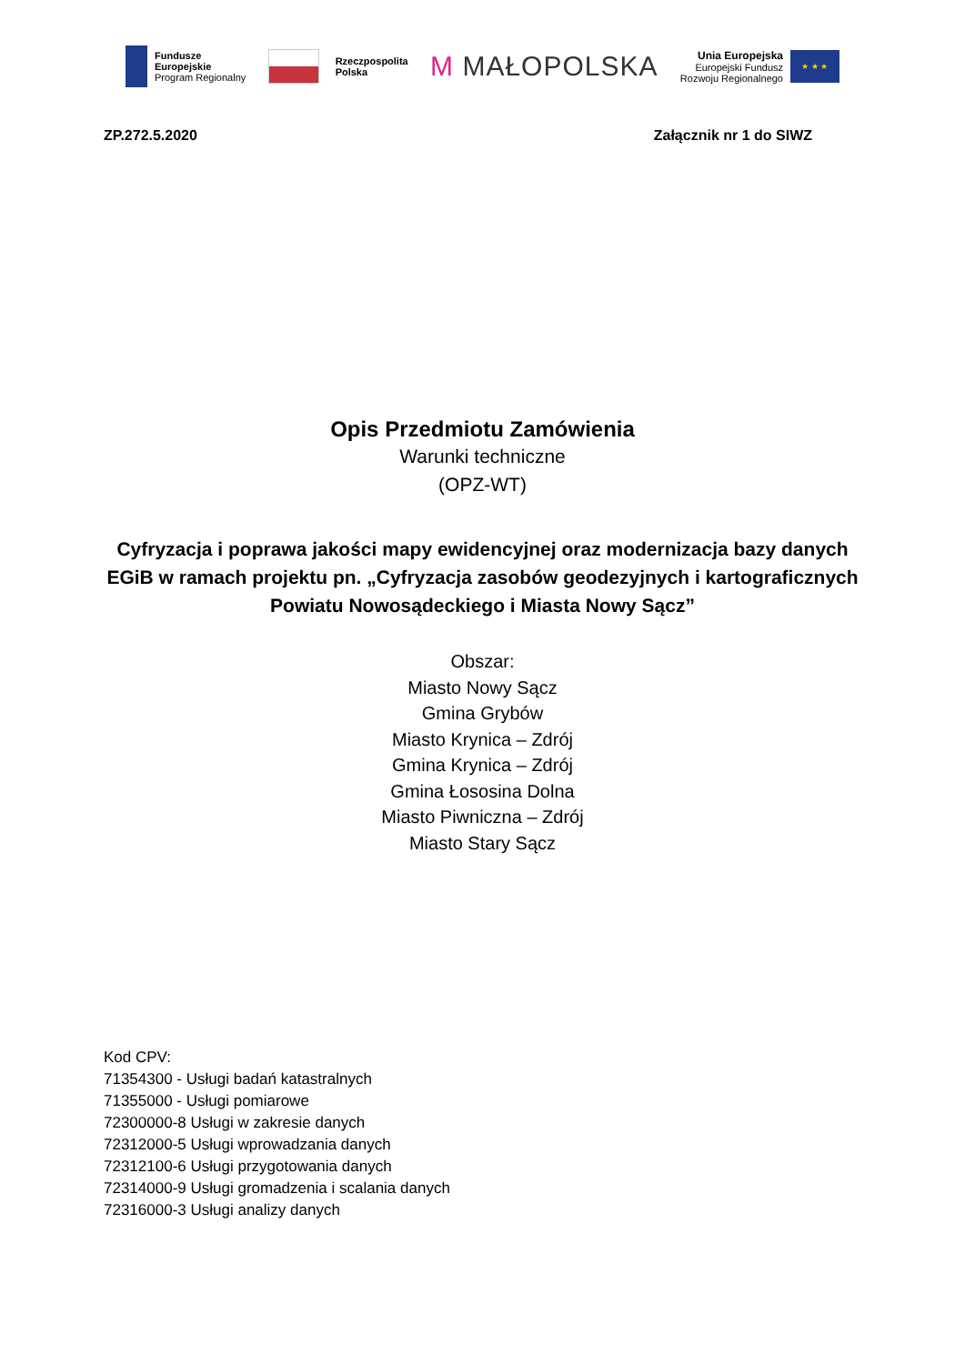Fundusze
Europejskie
Program Regionalny
Rzeczpospolita
Polska
M MAŁOPOLSKA
Unia Europejska
Europejski Fundusz
Rozwoju Regionalnego
★ ★ ★
ZP.272.5.2020 Załącznik nr 1 do SIWZ
Opis Przedmiotu Zamówienia
Warunki techniczne
(OPZ-WT)
Cyfryzacja i poprawa jakości mapy ewidencyjnej oraz modernizacja bazy danych EGiB w ramach projektu pn. „Cyfryzacja zasobów geodezyjnych i kartograficznych Powiatu Nowosądeckiego i Miasta Nowy Sącz”
Obszar:
Miasto Nowy Sącz
Gmina Grybów
Miasto Krynica – Zdrój
Gmina Krynica – Zdrój
Gmina Łososina Dolna
Miasto Piwniczna – Zdrój
Miasto Stary Sącz
Kod CPV:
71354300 - Usługi badań katastralnych
71355000 - Usługi pomiarowe
72300000-8 Usługi w zakresie danych
72312000-5 Usługi wprowadzania danych
72312100-6 Usługi przygotowania danych
72314000-9 Usługi gromadzenia i scalania danych
72316000-3 Usługi analizy danych